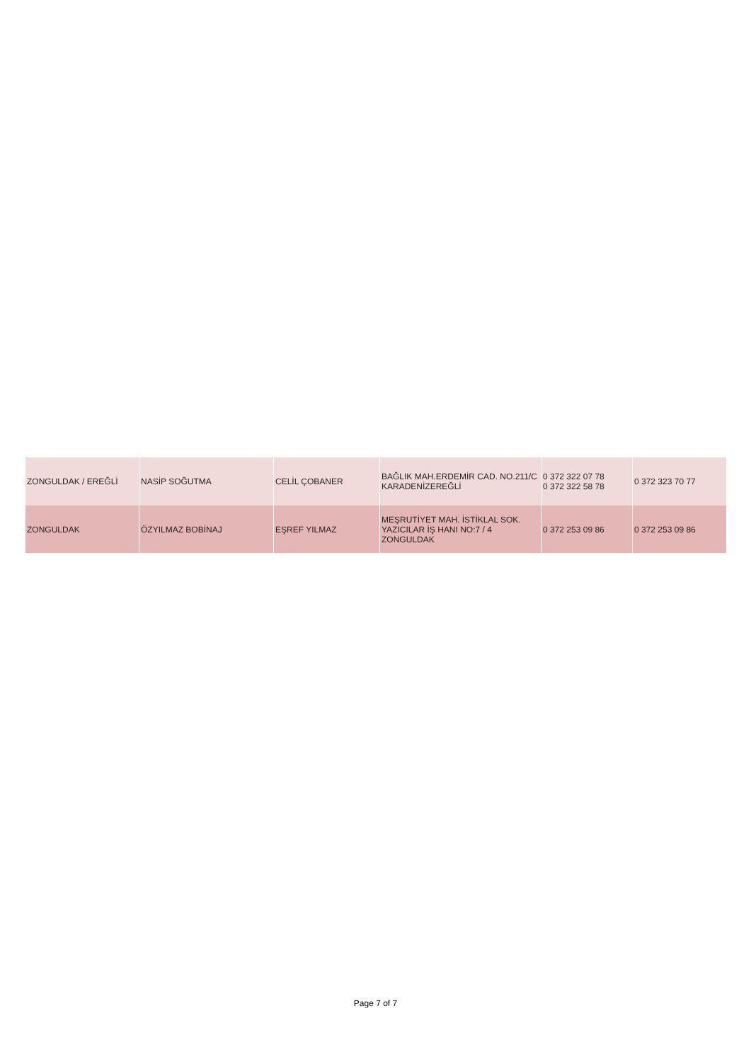| ZONGULDAK / EREĞLİ | NASİP SOĞUTMA | CELİL ÇOBANER | BAĞLIK MAH.ERDEMİR CAD. NO.211/C KARADENİZEREĞLİ | 0 372 322 07 78 0 372 322 58 78 | 0 372 323 70 77 |
| ZONGULDAK | ÖZYILMAZ BOBİNAJ | EŞREF YILMAZ | MEŞRUTİYET MAH. İSTİKLAL SOK. YAZICILAR İŞ HANI NO:7 / 4 ZONGULDAK | 0 372 253 09 86 | 0 372 253 09 86 |
Page 7 of 7